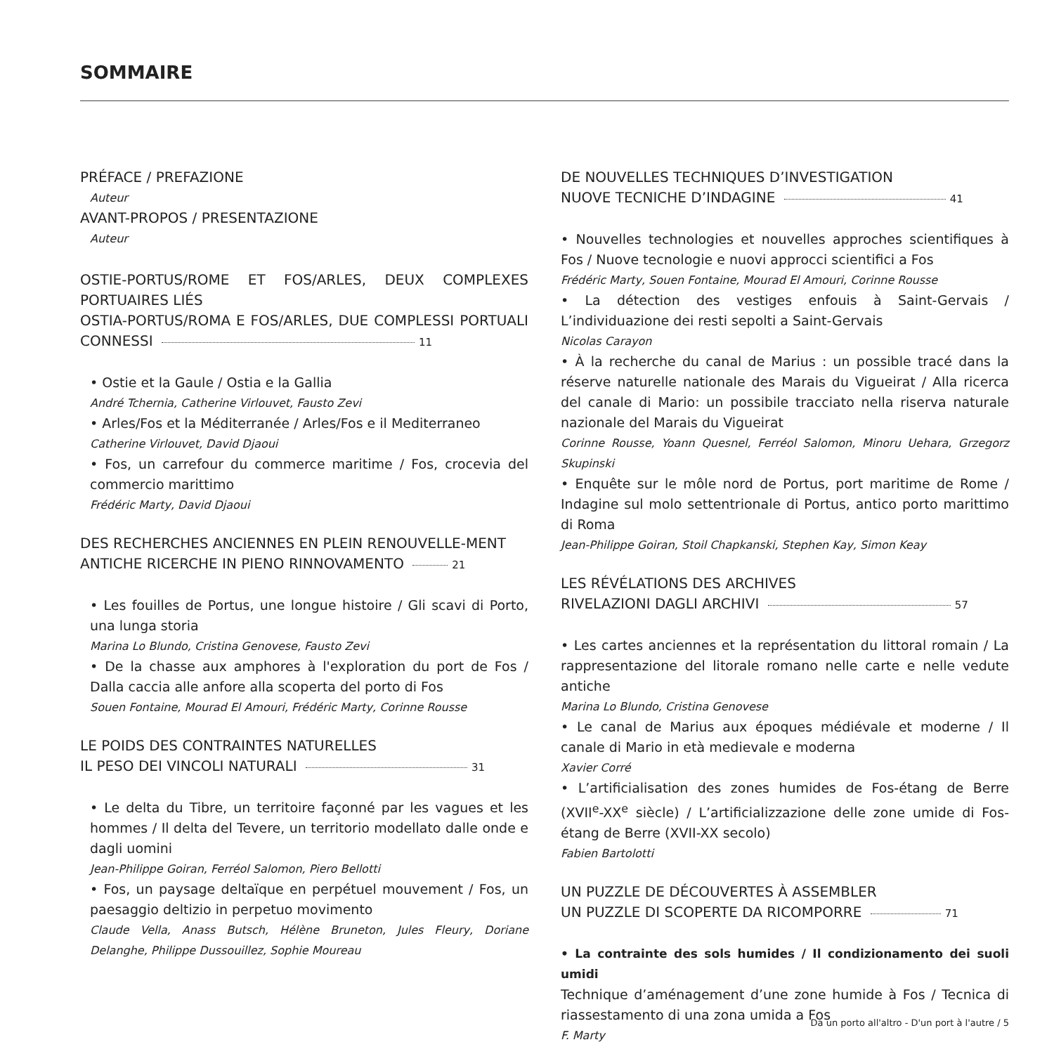SOMMAIRE
PRÉFACE / PREFAZIONE
Auteur
AVANT-PROPOS / PRESENTAZIONE
Auteur
OSTIE-PORTUS/ROME ET FOS/ARLES, DEUX COMPLEXES PORTUAIRES LIÉS
OSTIA-PORTUS/ROMA E FOS/ARLES, DUE COMPLESSI PORTUALI CONNESSI 11
• Ostie et la Gaule / Ostia e la Gallia
André Tchernia, Catherine Virlouvet, Fausto Zevi
• Arles/Fos et la Méditerranée / Arles/Fos e il Mediterraneo
Catherine Virlouvet, David Djaoui
• Fos, un carrefour du commerce maritime / Fos, crocevia del commercio marittimo
Frédéric Marty, David Djaoui
DES RECHERCHES ANCIENNES EN PLEIN RENOUVELLE-MENT
ANTICHE RICERCHE IN PIENO RINNOVAMENTO 21
• Les fouilles de Portus, une longue histoire / Gli scavi di Porto, una lunga storia
Marina Lo Blundo, Cristina Genovese, Fausto Zevi
• De la chasse aux amphores à l'exploration du port de Fos / Dalla caccia alle anfore alla scoperta del porto di Fos
Souen Fontaine, Mourad El Amouri, Frédéric Marty, Corinne Rousse
LE POIDS DES CONTRAINTES NATURELLES
IL PESO DEI VINCOLI NATURALI 31
• Le delta du Tibre, un territoire façonné par les vagues et les hommes / Il delta del Tevere, un territorio modellato dalle onde e dagli uomini
Jean-Philippe Goiran, Ferréol Salomon, Piero Bellotti
• Fos, un paysage deltaïque en perpétuel mouvement / Fos, un paesaggio deltizio in perpetuo movimento
Claude Vella, Anass Butsch, Hélène Bruneton, Jules Fleury, Doriane Delanghe, Philippe Dussouillez, Sophie Moureau
DE NOUVELLES TECHNIQUES D’INVESTIGATION
NUOVE TECNICHE D’INDAGINE 41
• Nouvelles technologies et nouvelles approches scientifiques à Fos / Nuove tecnologie e nuovi approcci scientifici a Fos
Frédéric Marty, Souen Fontaine, Mourad El Amouri, Corinne Rousse
• La détection des vestiges enfouis à Saint-Gervais / L’individuazione dei resti sepolti a Saint-Gervais
Nicolas Carayon
• À la recherche du canal de Marius : un possible tracé dans la réserve naturelle nationale des Marais du Vigueirat / Alla ricerca del canale di Mario: un possibile tracciato nella riserva naturale nazionale del Marais du Vigueirat
Corinne Rousse, Yoann Quesnel, Ferréol Salomon, Minoru Uehara, Grzegorz Skupinski
• Enquête sur le môle nord de Portus, port maritime de Rome / Indagine sul molo settentrionale di Portus, antico porto marittimo di Roma
Jean-Philippe Goiran, Stoil Chapkanski, Stephen Kay, Simon Keay
LES RÉVÉLATIONS DES ARCHIVES
RIVELAZIONI DAGLI ARCHIVI 57
• Les cartes anciennes et la représentation du littoral romain / La rappresentazione del litorale romano nelle carte e nelle vedute antiche
Marina Lo Blundo, Cristina Genovese
• Le canal de Marius aux époques médiévale et moderne / Il canale di Mario in età medievale e moderna
Xavier Corré
• L’artificialisation des zones humides de Fos-étang de Berre (XVII<sup>e</sup>-XX<sup>e</sup> siècle) / L’artificializzazione delle zone umide di Fos-étang de Berre (XVII-XX secolo)
Fabien Bartolotti
UN PUZZLE DE DÉCOUVERTES À ASSEMBLER
UN PUZZLE DI SCOPERTE DA RICOMPORRE 71
• La contrainte des sols humides / Il condizionamento dei suoli umidi
Technique d’aménagement d’une zone humide à Fos / Tecnica di riassestamento di una zona umida a Fos
F. Marty
Da un porto all'altro - D'un port à l'autre / 5